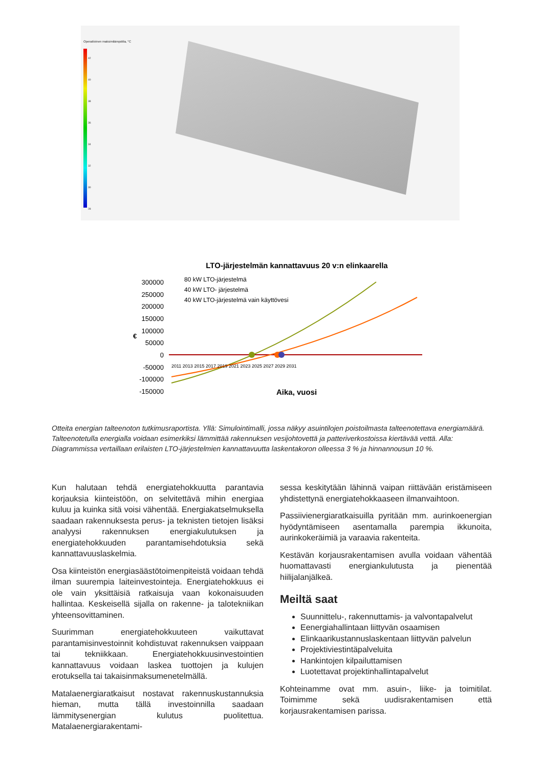Operatiivinen maksimilämpötila, °C
42
40
38
36
34
32
30
28
LTO-järjestelmän kannattavuus 20 v:n elinkaarella
300000
250000
200000
150000
100000
50000
0
-50000
-100000
-150000
€
80 kW LTO-järjestelmä
40 kW LTO- järjestelmä
40 kW LTO-järjestelmä vain käyttövesi
Aika, vuosi
2011 2013 2015 2017 2019 2021 2023 2025 2027 2029 2031
Otteita energian talteenoton tutkimusraportista. Yllä: Simulointimalli, jossa näkyy asuintilojen poistoilmasta talteenotettava energiamäärä. Talteenotetulla energialla voidaan esimerkiksi lämmittää rakennuksen vesijohtovettä ja patteriverkostoissa kiertävää vettä. Alla: Diagrammissa vertaillaan erilaisten LTO-järjestelmien kannattavuutta laskentakoron olleessa 3 % ja hinnannousun 10 %.
Kun halutaan tehdä energiatehokkuutta parantavia korjauksia kiinteistöön, on selvitettävä mihin energiaa kuluu ja kuinka sitä voisi vähentää. Energiakatselmuksella saadaan rakennuksesta perus- ja teknisten tietojen lisäksi analyysi rakennuksen energiakulutuksen ja energiatehokkuuden parantamisehdotuksia sekä kannattavuuslaskelmia.
Osa kiinteistön energiasäästötoimenpiteistä voidaan tehdä ilman suurempia laiteinvestointeja. Energiatehokkuus ei ole vain yksittäisiä ratkaisuja vaan kokonaisuuden hallintaa. Keskeisellä sijalla on rakenne- ja talotekniikan yhteensovittaminen.
Suurimman energiatehokkuuteen vaikuttavat parantamisinvestoinnit kohdistuvat rakennuksen vaippaan tai tekniikkaan. Energiatehokkuusinvestointien kannattavuus voidaan laskea tuottojen ja kulujen erotuksella tai takaisinmaksumenetelmällä.
Matalaenergiaratkaisut nostavat rakennuskustannuksia hieman, mutta tällä investoinnilla saadaan lämmitysenergian kulutus puolitettua. Matalaenergiarakentami-
sessa keskitytään lähinnä vaipan riittävään eristämiseen yhdistettynä energiatehokkaaseen ilmanvaihtoon.
Passiivienergiaratkaisuilla pyritään mm. aurinkoenergian hyödyntämiseen asentamalla parempia ikkunoita, aurinkokeräimiä ja varaavia rakenteita.
Kestävän korjausrakentamisen avulla voidaan vähentää huomattavasti energiankulutusta ja pienentää hiilijalanjälkeä.
Meiltä saat
Suunnittelu-, rakennuttamis- ja valvontapalvelut
Eenergiahallintaan liittyvän osaamisen
Elinkaarikustannuslaskentaan liittyvän palvelun
Projektiviestintäpalveluita
Hankintojen kilpailuttamisen
Luotettavat projektinhallintapalvelut
Kohteinamme ovat mm. asuin-, liike- ja toimitilat. Toimimme sekä uudisrakentamisen että korjausrakentamisen parissa.